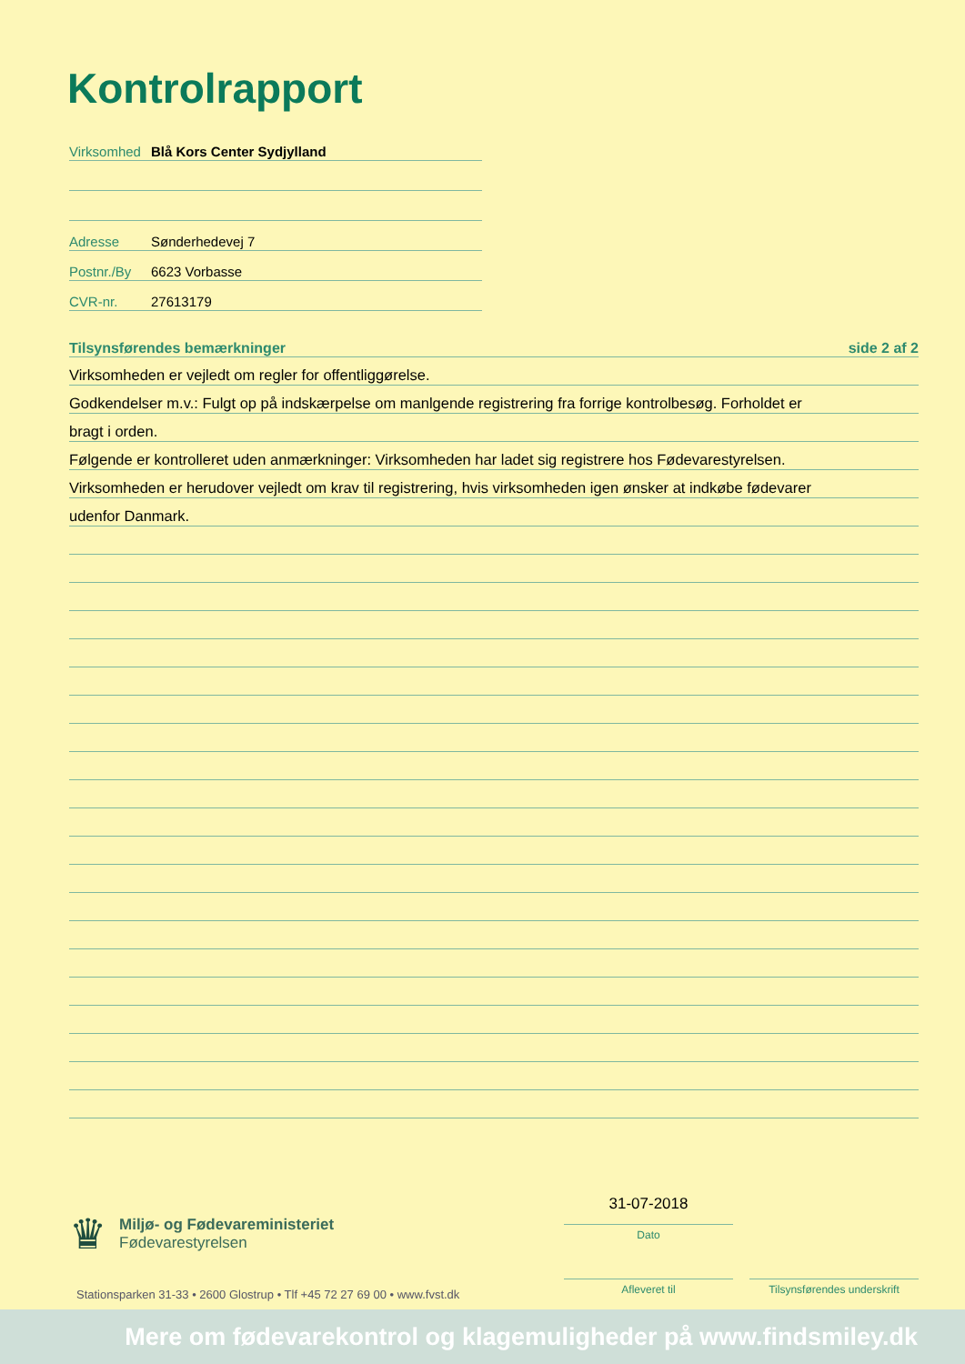Kontrolrapport
Virksomhed Blå Kors Center Sydjylland
Adresse Sønderhedevej 7
Postnr./By 6623 Vorbasse
CVR-nr. 27613179
Tilsynsførendes bemærkninger side 2 af 2
Virksomheden er vejledt om regler for offentliggørelse.
Godkendelser m.v.: Fulgt op på indskærpelse om manlgende registrering fra forrige kontrolbesøg. Forholdet er
bragt i orden.
Følgende er kontrolleret uden anmærkninger: Virksomheden har ladet sig registrere hos Fødevarestyrelsen.
Virksomheden er herudover vejledt om krav til registrering, hvis virksomheden igen ønsker at indkøbe fødevarer
udenfor Danmark.
♛
Miljø- og Fødevareministeriet
Fødevarestyrelsen
Stationsparken 31-33 • 2600 Glostrup • Tlf +45 72 27 69 00 • www.fvst.dk
31-07-2018
Dato
Afleveret til
Tilsynsførendes underskrift
Mere om fødevarekontrol og klagemuligheder på www.findsmiley.dk